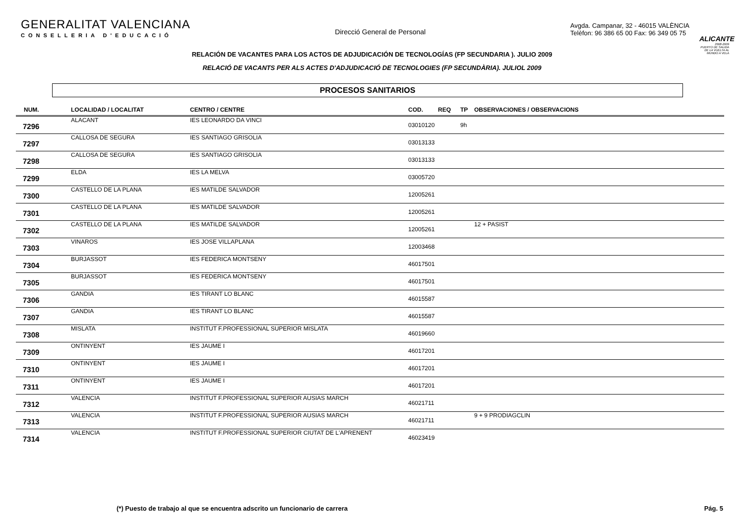GENERALITAT VALENCIANA
CONSELLERIA D'EDUCACIÓ
Direcció General de Personal
Avgda. Campanar, 32 - 46015 VALÈNCIA
Telèfon: 96 386 65 00 Fax: 96 349 05 75
ALICANTE
2008-2009
PUERTO DE SALIDA DE LA VUELTA AL MUNDO A VELA
RELACIÓN DE VACANTES PARA LOS ACTOS DE ADJUDICACIÓN DE TECNOLOGÍAS (FP SECUNDARIA ). JULIO 2009
RELACIÓ DE VACANTS PER ALS ACTES D'ADJUDICACIÓ DE TECNOLOGIES (FP SECUNDÀRIA). JULIOL 2009
PROCESOS SANITARIOS
| NUM. | LOCALIDAD / LOCALITAT | CENTRO / CENTRE | COD. | REQ | TP | OBSERVACIONES / OBSERVACIONS |
| --- | --- | --- | --- | --- | --- | --- |
| 7296 | ALACANT | IES LEONARDO DA VINCI | 03010120 | | 9h | |
| 7297 | CALLOSA DE SEGURA | IES SANTIAGO GRISOLIA | 03013133 | | | |
| 7298 | CALLOSA DE SEGURA | IES SANTIAGO GRISOLIA | 03013133 | | | |
| 7299 | ELDA | IES LA MELVA | 03005720 | | | |
| 7300 | CASTELLO DE LA PLANA | IES MATILDE SALVADOR | 12005261 | | | |
| 7301 | CASTELLO DE LA PLANA | IES MATILDE SALVADOR | 12005261 | | | |
| 7302 | CASTELLO DE LA PLANA | IES MATILDE SALVADOR | 12005261 | | | 12 + PASIST |
| 7303 | VINAROS | IES JOSE VILLAPLANA | 12003468 | | | |
| 7304 | BURJASSOT | IES FEDERICA MONTSENY | 46017501 | | | |
| 7305 | BURJASSOT | IES FEDERICA MONTSENY | 46017501 | | | |
| 7306 | GANDIA | IES TIRANT LO BLANC | 46015587 | | | |
| 7307 | GANDIA | IES TIRANT LO BLANC | 46015587 | | | |
| 7308 | MISLATA | INSTITUT F.PROFESSIONAL SUPERIOR MISLATA | 46019660 | | | |
| 7309 | ONTINYENT | IES JAUME I | 46017201 | | | |
| 7310 | ONTINYENT | IES JAUME I | 46017201 | | | |
| 7311 | ONTINYENT | IES JAUME I | 46017201 | | | |
| 7312 | VALENCIA | INSTITUT F.PROFESSIONAL SUPERIOR AUSIAS MARCH | 46021711 | | | |
| 7313 | VALENCIA | INSTITUT F.PROFESSIONAL SUPERIOR AUSIAS MARCH | 46021711 | | | 9 + 9 PRODIAGCLIN |
| 7314 | VALENCIA | INSTITUT F.PROFESSIONAL SUPERIOR CIUTAT DE L'APRENENT | 46023419 | | | |
(*) Puesto de trabajo al que se encuentra adscrito un funcionario de carrera Pág. 5